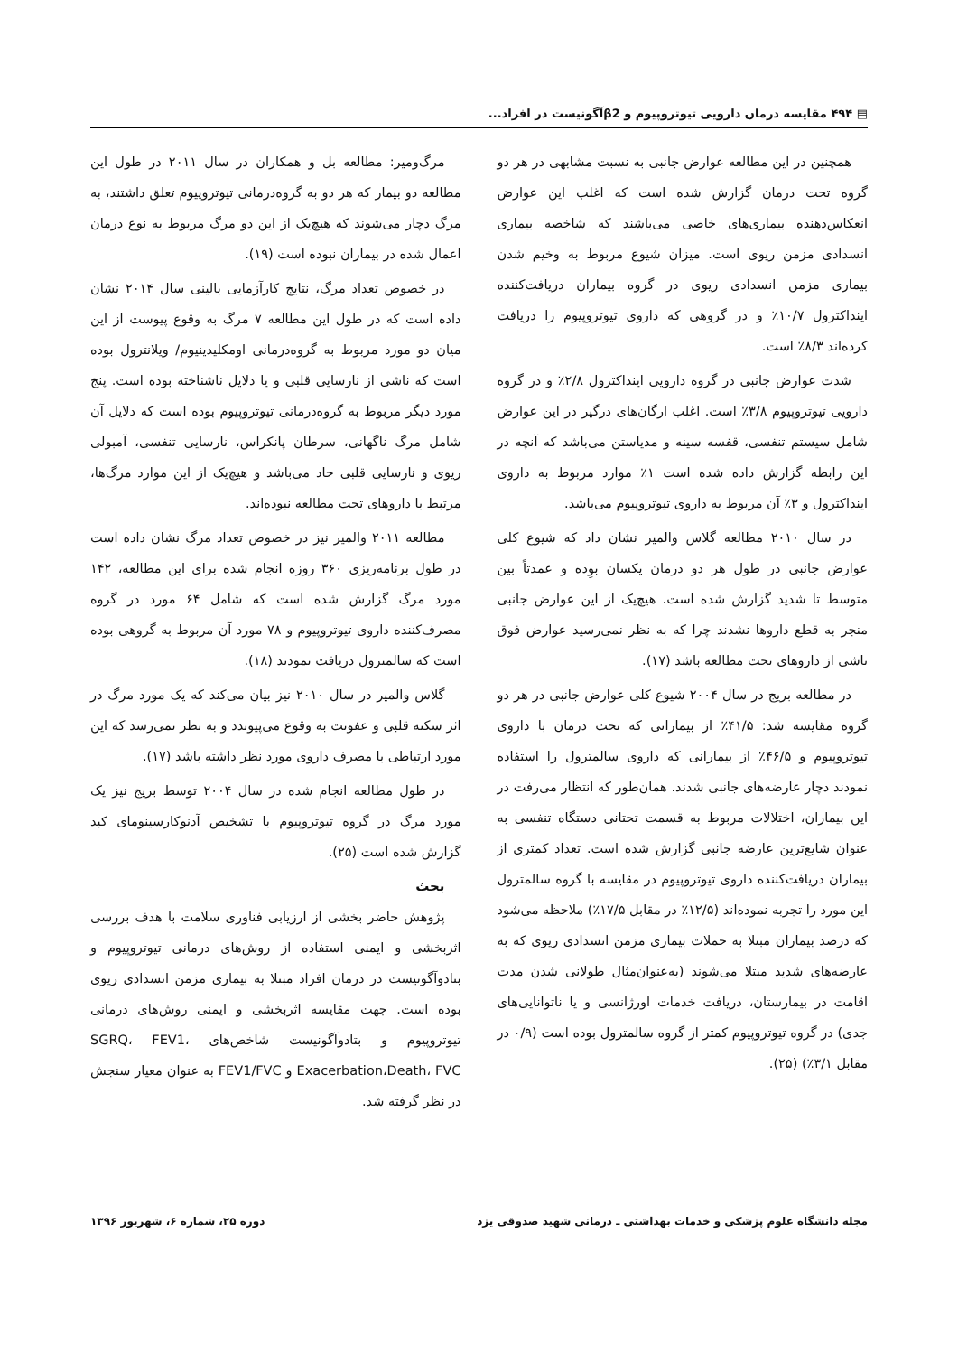▤ ۴۹۴ مقایسه درمان دارویی تیوتروپیوم و β2آگونیست در افراد...
همچنین در این مطالعه عوارض جانبی به نسبت مشابهی در هر دو گروه تحت درمان گزارش شده است که اغلب این عوارض انعکاس‌دهنده بیماری‌های خاصی می‌باشند که شاخصه بیماری انسدادی مزمن ریوی است. میزان شیوع مربوط به وخیم شدن بیماری مزمن انسدادی ریوی در گروه بیماران دریافت‌کننده ایندا‌کترول ۱۰/۷٪ و در گروهی که داروی تیوتروپیوم را دریافت کرده‌اند ۸/۳٪ است.
شدت عوارض جانبی در گروه دارویی ایندا‌کترول ۲/۸٪ و در گروه دارویی تیوتروپیوم ۳/۸٪ است. اغلب ارگان‌های درگیر در این عوارض شامل سیستم تنفسی، قفسه سینه و مدیاستن می‌باشد که آنچه در این رابطه گزارش داده شده است ۱٪ موارد مربوط به داروی ایندا‌کترول و ۳٪ آن مربوط به داروی تیوتروپیوم می‌باشد.
در سال ۲۰۱۰ مطالعه گلاس والمیر نشان داد که شیوع کلی عوارض جانبی در طول هر دو درمان یکسان بوِده و عمدتاً بین متوسط تا شدید گزارش شده است. هیچ‌یک از این عوارض جانبی منجر به قطع داروها نشدند چرا که به نظر نمی‌رسید عوارض فوق ناشی از داروهای تحت مطالعه باشد (۱۷).
در مطالعه بریج در سال ۲۰۰۴ شیوع کلی عوارض جانبی در هر دو گروه مقایسه شد: ۴۱/۵٪ از بیمارانی که تحت درمان با داروی تیوتروپیوم و ۴۶/۵٪ از بیمارانی که داروی سالمترول را استفاده نمودند دچار عارضه‌های جانبی شدند. همان‌طور که انتظار می‌رفت در این بیماران، اختلالات مربوط به قسمت تحتانی دستگاه تنفسی به عنوان شایع‌ترین عارضه جانبی گزارش شده است. تعداد کمتری از بیماران دریافت‌کننده داروی تیوتروپیوم در مقایسه با گروه سالمترول این مورد را تجربه نموده‌اند (۱۲/۵٪ در مقابل ۱۷/۵٪) ملاحظه می‌شود که درصد بیماران مبتلا به حملات بیماری مزمن انسدادی ریوی که به عارضه‌های شدید مبتلا می‌شوند (به‌عنوان‌مثال طولانی شدن مدت اقامت در بیمارستان، دریافت خدمات اورژانسی و یا ناتوانایی‌های جدی) در گروه تیوتروپیوم کمتر از گروه سالمترول بوده است (۰/۹ در مقابل ۳/۱٪) (۲۵).
مرگ‌ومیر: مطالعه بل و همکاران در سال ۲۰۱۱ در طول این مطالعه دو بیمار که هر دو به گروه‌درمانی تیوتروپیوم تعلق داشتند، به مرگ دچار می‌شوند که هیچ‌یک از این دو مرگ مربوط به نوع درمان اعمال شده در بیماران نبوده است (۱۹).
در خصوص تعداد مرگ، نتایج کارآزمایی بالینی سال ۲۰۱۴ نشان داده است که در طول این مطالعه ۷ مرگ به وقوع پیوست از این میان دو مورد مربوط به گروه‌درمانی اومکلیدینیوم/ ویلانترول بوده است که ناشی از نارسایی قلبی و یا دلایل ناشناخته بوده است. پنج مورد دیگر مربوط به گروه‌درمانی تیوتروپیوم بوده است که دلایل آن شامل مرگ ناگهانی، سرطان پانکراس، نارسایی تنفسی، آمبولی ریوی و نارسایی قلبی حاد می‌باشد و هیچ‌یک از این موارد مرگ‌ها، مرتبط با داروهای تحت مطالعه نبوده‌اند.
مطالعه ۲۰۱۱ والمیر نیز در خصوص تعداد مرگ نشان داده است در طول برنامه‌ریزی ۳۶۰ روزه انجام شده برای این مطالعه، ۱۴۲ مورد مرگ گزارش شده است که شامل ۶۴ مورد در گروه مصرف‌کننده داروی تیوتروپیوم و ۷۸ مورد آن مربوط به گروهی بوده است که سالمترول دریافت نمودند (۱۸).
گلاس والمیر در سال ۲۰۱۰ نیز بیان می‌کند که یک مورد مرگ در اثر سکته قلبی و عفونت به وقوع می‌پیوندد و به نظر نمی‌رسد که این مورد ارتباطی با مصرف داروی مورد نظر داشته باشد (۱۷).
در طول مطالعه انجام شده در سال ۲۰۰۴ توسط بریج نیز یک مورد مرگ در گروه تیوتروپیوم با تشخیص آدنوکارسینومای کبد گزارش شده است (۲۵).
بحث
پژوهش حاضر بخشی از ارزیابی فناوری سلامت با هدف بررسی اثربخشی و ایمنی استفاده از روش‌های درمانی تیوتروپیوم و بتادوآگونیست در درمان افراد مبتلا به بیماری مزمن انسدادی ریوی بوده است. جهت مقایسه اثربخشی و ایمنی روش‌های درمانی تیوتروپیوم و بتادوآگونیست شاخص‌های SGRQ، FEV1، Exacerbation،Death، FVC و FEV1/FVC به عنوان معیار سنجش در نظر گرفته شد.
مجله دانشگاه علوم پزشکی و خدمات بهداشتی ـ درمانی شهید صدوقی یزد دوره ۲۵، شماره ۶، شهریور ۱۳۹۶